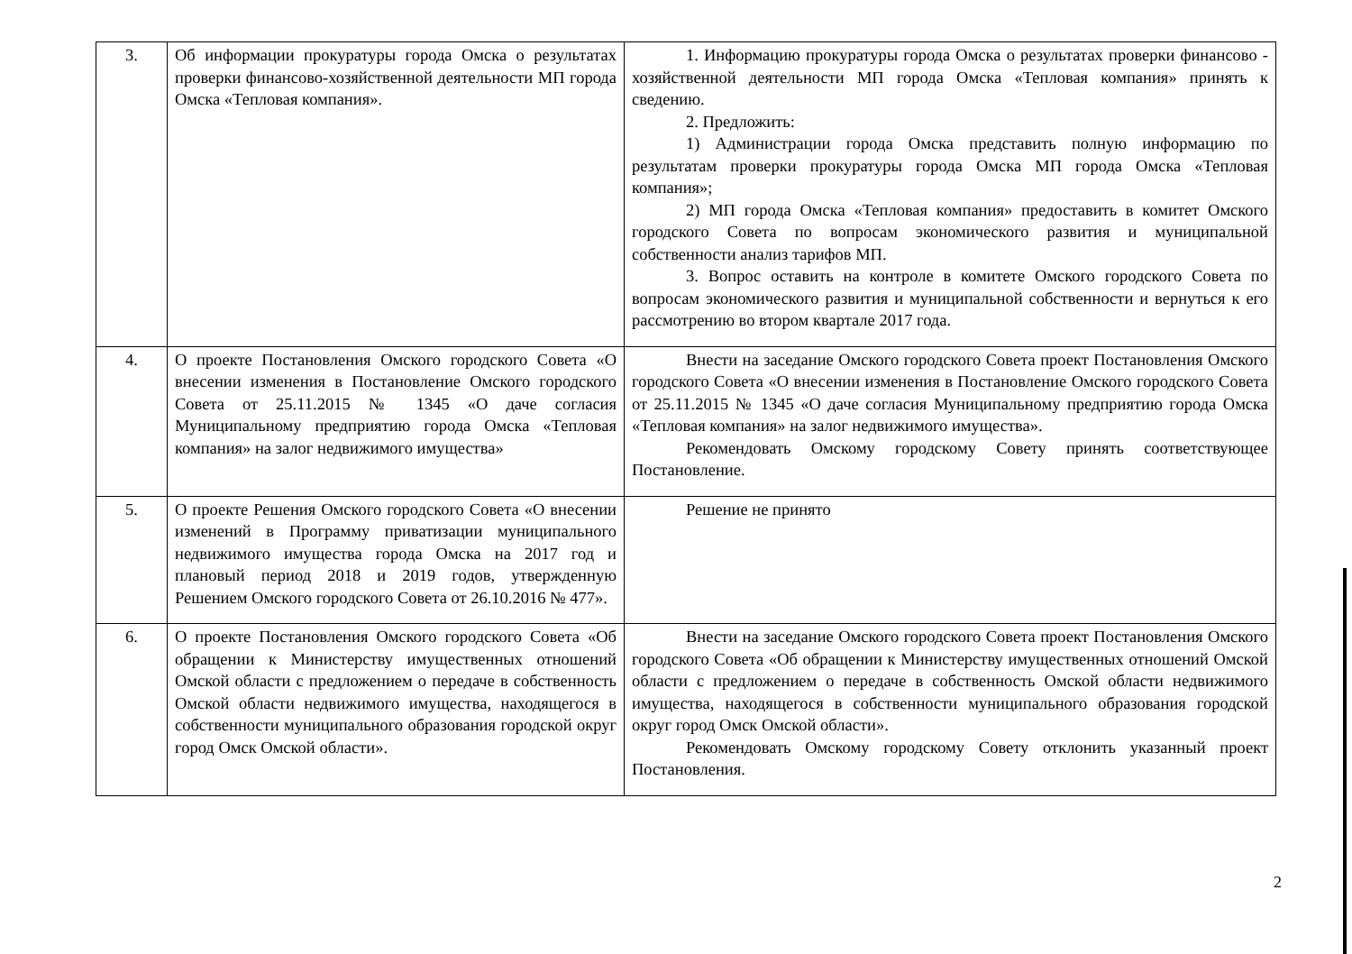| 3. | Об информации прокуратуры города Омска о результатах проверки финансово-хозяйственной деятельности МП города Омска «Тепловая компания». | 1. Информацию прокуратуры города Омска о результатах проверки финансово - хозяйственной деятельности МП города Омска «Тепловая компания» принять к сведению. 2. Предложить: 1) Администрации города Омска представить полную информацию по результатам проверки прокуратуры города Омска МП города Омска «Тепловая компания»; 2) МП города Омска «Тепловая компания» предоставить в комитет Омского городского Совета по вопросам экономического развития и муниципальной собственности анализ тарифов МП. 3. Вопрос оставить на контроле в комитете Омского городского Совета по вопросам экономического развития и муниципальной собственности и вернуться к его рассмотрению во втором квартале 2017 года. |
| 4. | О проекте Постановления Омского городского Совета «О внесении изменения в Постановление Омского городского Совета от 25.11.2015 № 1345 «О даче согласия Муниципальному предприятию города Омска «Тепловая компания» на залог недвижимого имущества» | Внести на заседание Омского городского Совета проект Постановления Омского городского Совета «О внесении изменения в Постановление Омского городского Совета от 25.11.2015 № 1345 «О даче согласия Муниципальному предприятию города Омска «Тепловая компания» на залог недвижимого имущества». Рекомендовать Омскому городскому Совету принять соответствующее Постановление. |
| 5. | О проекте Решения Омского городского Совета «О внесении изменений в Программу приватизации муниципального недвижимого имущества города Омска на 2017 год и плановый период 2018 и 2019 годов, утвержденную Решением Омского городского Совета от 26.10.2016 № 477». | Решение не принято |
| 6. | О проекте Постановления Омского городского Совета «Об обращении к Министерству имущественных отношений Омской области с предложением о передаче в собственность Омской области недвижимого имущества, находящегося в собственности муниципального образования городской округ город Омск Омской области». | Внести на заседание Омского городского Совета проект Постановления Омского городского Совета «Об обращении к Министерству имущественных отношений Омской области с предложением о передаче в собственность Омской области недвижимого имущества, находящегося в собственности муниципального образования городской округ город Омск Омской области». Рекомендовать Омскому городскому Совету отклонить указанный проект Постановления. |
2